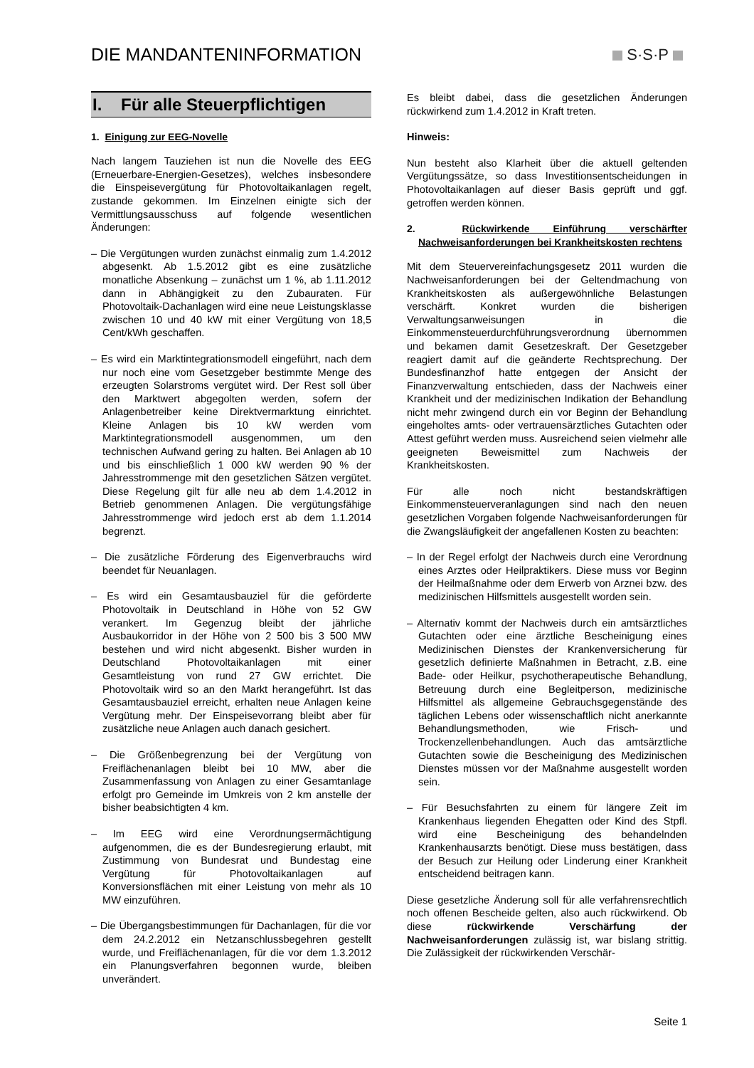DIE MANDANTENINFORMATION S·S·P
I. Für alle Steuerpflichtigen
1. Einigung zur EEG-Novelle
Nach langem Tauziehen ist nun die Novelle des EEG (Erneuerbare-Energien-Gesetzes), welches insbesondere die Einspeisevergütung für Photovoltaikanlagen regelt, zustande gekommen. Im Einzelnen einigte sich der Vermittlungsausschuss auf folgende wesentlichen Änderungen:
– Die Vergütungen wurden zunächst einmalig zum 1.4.2012 abgesenkt. Ab 1.5.2012 gibt es eine zusätzliche monatliche Absenkung – zunächst um 1 %, ab 1.11.2012 dann in Abhängigkeit zu den Zubauraten. Für Photovoltaik-Dachanlagen wird eine neue Leistungsklasse zwischen 10 und 40 kW mit einer Vergütung von 18,5 Cent/kWh geschaffen.
– Es wird ein Marktintegrationsmodell eingeführt, nach dem nur noch eine vom Gesetzgeber bestimmte Menge des erzeugten Solarstroms vergütet wird. Der Rest soll über den Marktwert abgegolten werden, sofern der Anlagenbetreiber keine Direktvermarktung einrichtet. Kleine Anlagen bis 10 kW werden vom Marktintegrationsmodell ausgenommen, um den technischen Aufwand gering zu halten. Bei Anlagen ab 10 und bis einschließlich 1 000 kW werden 90 % der Jahresstrommenge mit den gesetzlichen Sätzen vergütet. Diese Regelung gilt für alle neu ab dem 1.4.2012 in Betrieb genommenen Anlagen. Die vergütungsfähige Jahresstrommenge wird jedoch erst ab dem 1.1.2014 begrenzt.
– Die zusätzliche Förderung des Eigenverbrauchs wird beendet für Neuanlagen.
– Es wird ein Gesamtausbauziel für die geförderte Photovoltaik in Deutschland in Höhe von 52 GW verankert. Im Gegenzug bleibt der jährliche Ausbaukorridor in der Höhe von 2 500 bis 3 500 MW bestehen und wird nicht abgesenkt. Bisher wurden in Deutschland Photovoltaikanlagen mit einer Gesamtleistung von rund 27 GW errichtet. Die Photovoltaik wird so an den Markt herangeführt. Ist das Gesamtausbauziel erreicht, erhalten neue Anlagen keine Vergütung mehr. Der Einspeisevorrang bleibt aber für zusätzliche neue Anlagen auch danach gesichert.
– Die Größenbegrenzung bei der Vergütung von Freiflächenanlagen bleibt bei 10 MW, aber die Zusammenfassung von Anlagen zu einer Gesamtanlage erfolgt pro Gemeinde im Umkreis von 2 km anstelle der bisher beabsichtigten 4 km.
– Im EEG wird eine Verordnungsermächtigung aufgenommen, die es der Bundesregierung erlaubt, mit Zustimmung von Bundesrat und Bundestag eine Vergütung für Photovoltaikanlagen auf Konversionsflächen mit einer Leistung von mehr als 10 MW einzuführen.
– Die Übergangsbestimmungen für Dachanlagen, für die vor dem 24.2.2012 ein Netzanschlussbegehren gestellt wurde, und Freiflächenanlagen, für die vor dem 1.3.2012 ein Planungsverfahren begonnen wurde, bleiben unverändert.
Es bleibt dabei, dass die gesetzlichen Änderungen rückwirkend zum 1.4.2012 in Kraft treten.
Hinweis:
Nun besteht also Klarheit über die aktuell geltenden Vergütungssätze, so dass Investitionsentscheidungen in Photovoltaikanlagen auf dieser Basis geprüft und ggf. getroffen werden können.
2. Rückwirkende Einführung verschärfter Nachweisanforderungen bei Krankheitskosten rechtens
Mit dem Steuervereinfachungsgesetz 2011 wurden die Nachweisanforderungen bei der Geltendmachung von Krankheitskosten als außergewöhnliche Belastungen verschärft. Konkret wurden die bisherigen Verwaltungsanweisungen in die Einkommensteuerdurchführungsverordnung übernommen und bekamen damit Gesetzeskraft. Der Gesetzgeber reagiert damit auf die geänderte Rechtsprechung. Der Bundesfinanzhof hatte entgegen der Ansicht der Finanzverwaltung entschieden, dass der Nachweis einer Krankheit und der medizinischen Indikation der Behandlung nicht mehr zwingend durch ein vor Beginn der Behandlung eingeholtes amts- oder vertrauensärztliches Gutachten oder Attest geführt werden muss. Ausreichend seien vielmehr alle geeigneten Beweismittel zum Nachweis der Krankheitskosten.
Für alle noch nicht bestandskräftigen Einkommensteuerveranlagungen sind nach den neuen gesetzlichen Vorgaben folgende Nachweisanforderungen für die Zwangsläufigkeit der angefallenen Kosten zu beachten:
– In der Regel erfolgt der Nachweis durch eine Verordnung eines Arztes oder Heilpraktikers. Diese muss vor Beginn der Heilmaßnahme oder dem Erwerb von Arznei bzw. des medizinischen Hilfsmittels ausgestellt worden sein.
– Alternativ kommt der Nachweis durch ein amtsärztliches Gutachten oder eine ärztliche Bescheinigung eines Medizinischen Dienstes der Krankenversicherung für gesetzlich definierte Maßnahmen in Betracht, z.B. eine Bade- oder Heilkur, psychotherapeutische Behandlung, Betreuung durch eine Begleitperson, medizinische Hilfsmittel als allgemeine Gebrauchsgegenstände des täglichen Lebens oder wissenschaftlich nicht anerkannte Behandlungsmethoden, wie Frisch- und Trockenzellenbehandlungen. Auch das amtsärztliche Gutachten sowie die Bescheinigung des Medizinischen Dienstes müssen vor der Maßnahme ausgestellt worden sein.
– Für Besuchsfahrten zu einem für längere Zeit im Krankenhaus liegenden Ehegatten oder Kind des Stpfl. wird eine Bescheinigung des behandelnden Krankenhausarzts benötigt. Diese muss bestätigen, dass der Besuch zur Heilung oder Linderung einer Krankheit entscheidend beitragen kann.
Diese gesetzliche Änderung soll für alle verfahrensrechtlich noch offenen Bescheide gelten, also auch rückwirkend. Ob diese rückwirkende Verschärfung der Nachweisanforderungen zulässig ist, war bislang strittig. Die Zulässigkeit der rückwirkenden Verschär-
Seite 1